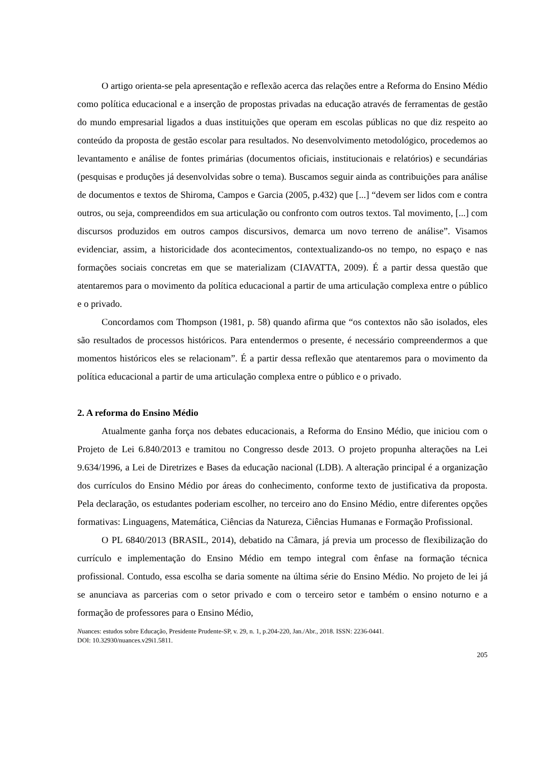O artigo orienta-se pela apresentação e reflexão acerca das relações entre a Reforma do Ensino Médio como política educacional e a inserção de propostas privadas na educação através de ferramentas de gestão do mundo empresarial ligados a duas instituições que operam em escolas públicas no que diz respeito ao conteúdo da proposta de gestão escolar para resultados. No desenvolvimento metodológico, procedemos ao levantamento e análise de fontes primárias (documentos oficiais, institucionais e relatórios) e secundárias (pesquisas e produções já desenvolvidas sobre o tema). Buscamos seguir ainda as contribuições para análise de documentos e textos de Shiroma, Campos e Garcia (2005, p.432) que [...] “devem ser lidos com e contra outros, ou seja, compreendidos em sua articulação ou confronto com outros textos. Tal movimento, [...] com discursos produzidos em outros campos discursivos, demarca um novo terreno de análise”. Visamos evidenciar, assim, a historicidade dos acontecimentos, contextualizando-os no tempo, no espaço e nas formações sociais concretas em que se materializam (CIAVATTA, 2009). É a partir dessa questão que atentaremos para o movimento da política educacional a partir de uma articulação complexa entre o público e o privado.
Concordamos com Thompson (1981, p. 58) quando afirma que “os contextos não são isolados, eles são resultados de processos históricos. Para entendermos o presente, é necessário compreendermos a que momentos históricos eles se relacionam”. É a partir dessa reflexão que atentaremos para o movimento da política educacional a partir de uma articulação complexa entre o público e o privado.
2. A reforma do Ensino Médio
Atualmente ganha força nos debates educacionais, a Reforma do Ensino Médio, que iniciou com o Projeto de Lei 6.840/2013 e tramitou no Congresso desde 2013. O projeto propunha alterações na Lei 9.634/1996, a Lei de Diretrizes e Bases da educação nacional (LDB). A alteração principal é a organização dos currículos do Ensino Médio por áreas do conhecimento, conforme texto de justificativa da proposta. Pela declaração, os estudantes poderiam escolher, no terceiro ano do Ensino Médio, entre diferentes opções formativas: Linguagens, Matemática, Ciências da Natureza, Ciências Humanas e Formação Profissional.
O PL 6840/2013 (BRASIL, 2014), debatido na Câmara, já previa um processo de flexibilização do currículo e implementação do Ensino Médio em tempo integral com ênfase na formação técnica profissional. Contudo, essa escolha se daria somente na última série do Ensino Médio. No projeto de lei já se anunciava as parcerias com o setor privado e com o terceiro setor e também o ensino noturno e a formação de professores para o Ensino Médio,
Nuances: estudos sobre Educação, Presidente Prudente-SP, v. 29, n. 1, p.204-220, Jan./Abr., 2018. ISSN: 2236-0441.
DOI: 10.32930/nuances.v29i1.5811.
205